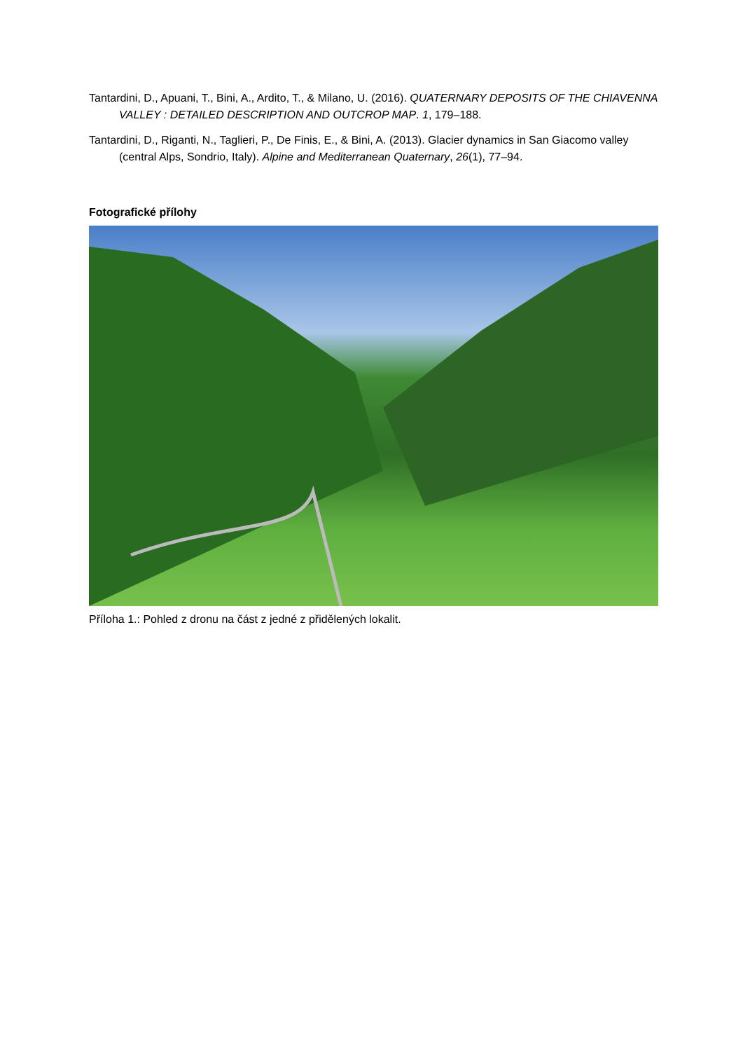Tantardini, D., Apuani, T., Bini, A., Ardito, T., & Milano, U. (2016). QUATERNARY DEPOSITS OF THE CHIAVENNA VALLEY : DETAILED DESCRIPTION AND OUTCROP MAP. 1, 179–188.
Tantardini, D., Riganti, N., Taglieri, P., De Finis, E., & Bini, A. (2013). Glacier dynamics in San Giacomo valley (central Alps, Sondrio, Italy). Alpine and Mediterranean Quaternary, 26(1), 77–94.
Fotografické přílohy
Příloha 1.: Pohled z dronu na část z jedné z přidělených lokalit.